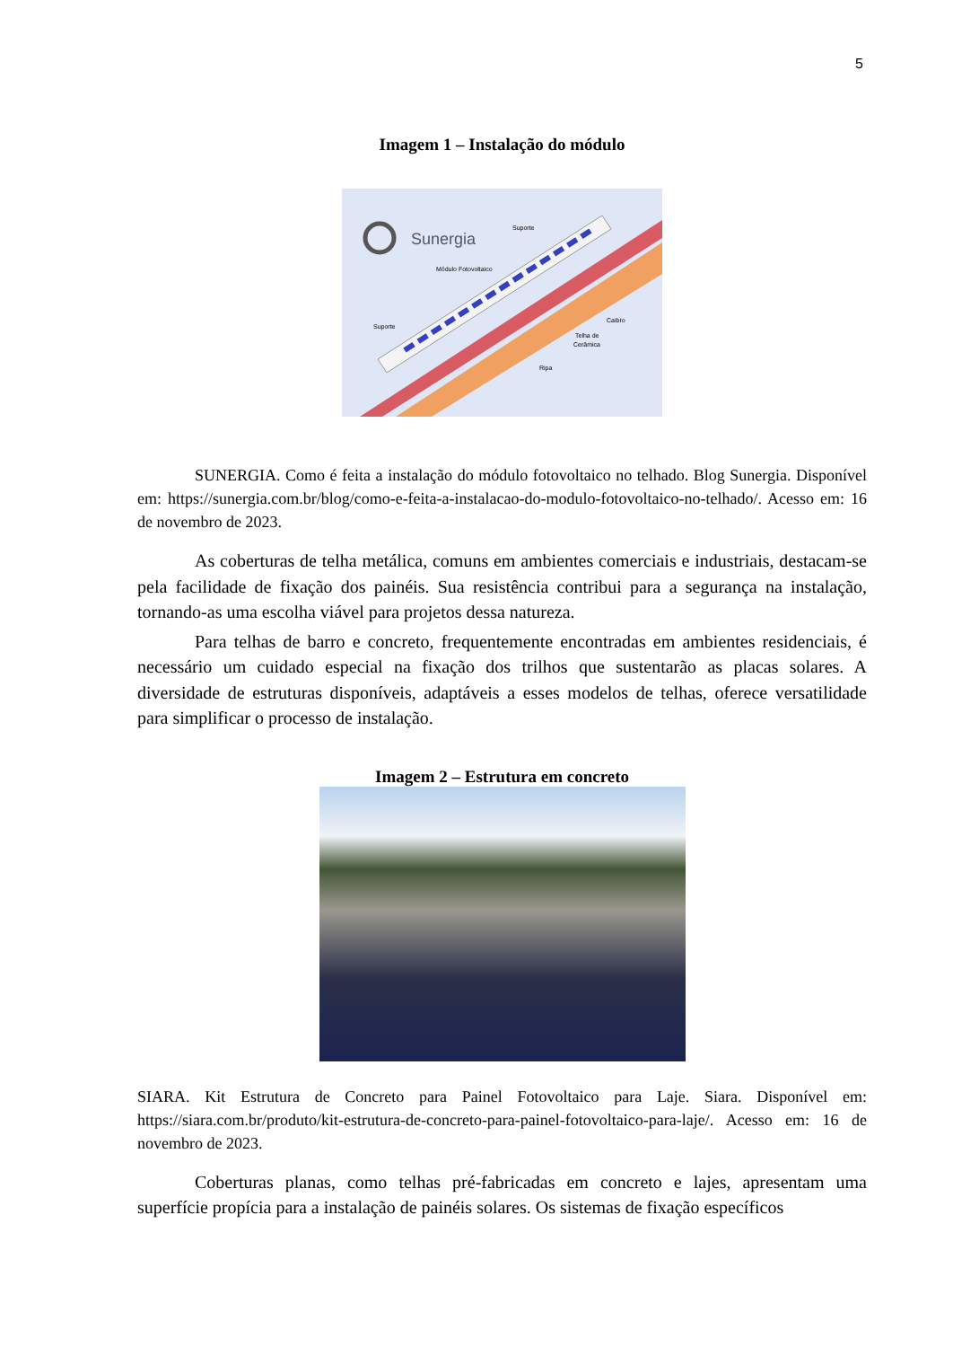5
Imagem 1 – Instalação do módulo
Sunergia
Suporte
Módulo Fotovoltaico
Suporte
Caibro
Telha de
Cerâmica
Ripa
SUNERGIA. Como é feita a instalação do módulo fotovoltaico no telhado. Blog Sunergia. Disponível em: https://sunergia.com.br/blog/como-e-feita-a-instalacao-do-modulo-fotovoltaico-no-telhado/. Acesso em: 16 de novembro de 2023.
As coberturas de telha metálica, comuns em ambientes comerciais e industriais, destacam-se pela facilidade de fixação dos painéis. Sua resistência contribui para a segurança na instalação, tornando-as uma escolha viável para projetos dessa natureza.
Para telhas de barro e concreto, frequentemente encontradas em ambientes residenciais, é necessário um cuidado especial na fixação dos trilhos que sustentarão as placas solares. A diversidade de estruturas disponíveis, adaptáveis a esses modelos de telhas, oferece versatilidade para simplificar o processo de instalação.
Imagem 2 – Estrutura em concreto
SIARA. Kit Estrutura de Concreto para Painel Fotovoltaico para Laje. Siara. Disponível em: https://siara.com.br/produto/kit-estrutura-de-concreto-para-painel-fotovoltaico-para-laje/. Acesso em: 16 de novembro de 2023.
Coberturas planas, como telhas pré-fabricadas em concreto e lajes, apresentam uma superfície propícia para a instalação de painéis solares. Os sistemas de fixação específicos